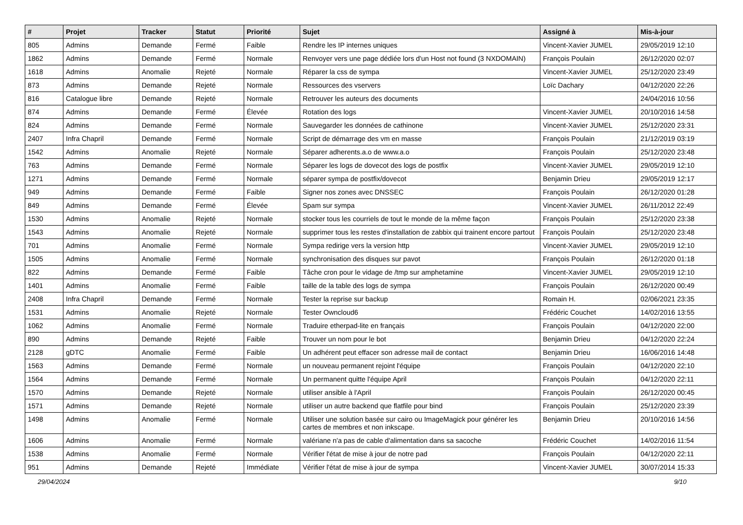| # | Projet | Tracker | Statut | Priorité | Sujet | Assigné à | Mis-à-jour |
| --- | --- | --- | --- | --- | --- | --- | --- |
| 805 | Admins | Demande | Fermé | Faible | Rendre les IP internes uniques | Vincent-Xavier JUMEL | 29/05/2019 12:10 |
| 1862 | Admins | Demande | Fermé | Normale | Renvoyer vers une page dédiée lors d'un Host not found (3 NXDOMAIN) | François Poulain | 26/12/2020 02:07 |
| 1618 | Admins | Anomalie | Rejeté | Normale | Réparer la css de sympa | Vincent-Xavier JUMEL | 25/12/2020 23:49 |
| 873 | Admins | Demande | Rejeté | Normale | Ressources des vservers | Loïc Dachary | 04/12/2020 22:26 |
| 816 | Catalogue libre | Demande | Rejeté | Normale | Retrouver les auteurs des documents | | 24/04/2016 10:56 |
| 874 | Admins | Demande | Fermé | Élevée | Rotation des logs | Vincent-Xavier JUMEL | 20/10/2016 14:58 |
| 824 | Admins | Demande | Fermé | Normale | Sauvegarder les données de cathinone | Vincent-Xavier JUMEL | 25/12/2020 23:31 |
| 2407 | Infra Chapril | Demande | Fermé | Normale | Script de démarrage des vm en masse | François Poulain | 21/12/2019 03:19 |
| 1542 | Admins | Anomalie | Rejeté | Normale | Séparer adherents.a.o de www.a.o | François Poulain | 25/12/2020 23:48 |
| 763 | Admins | Demande | Fermé | Normale | Séparer les logs de dovecot des logs de postfix | Vincent-Xavier JUMEL | 29/05/2019 12:10 |
| 1271 | Admins | Demande | Fermé | Normale | séparer sympa de postfix/dovecot | Benjamin Drieu | 29/05/2019 12:17 |
| 949 | Admins | Demande | Fermé | Faible | Signer nos zones avec DNSSEC | François Poulain | 26/12/2020 01:28 |
| 849 | Admins | Demande | Fermé | Élevée | Spam sur sympa | Vincent-Xavier JUMEL | 26/11/2012 22:49 |
| 1530 | Admins | Anomalie | Rejeté | Normale | stocker tous les courriels de tout le monde de la même façon | François Poulain | 25/12/2020 23:38 |
| 1543 | Admins | Anomalie | Rejeté | Normale | supprimer tous les restes d'installation de zabbix qui trainent encore partout | François Poulain | 25/12/2020 23:48 |
| 701 | Admins | Anomalie | Fermé | Normale | Sympa redirige vers la version http | Vincent-Xavier JUMEL | 29/05/2019 12:10 |
| 1505 | Admins | Anomalie | Fermé | Normale | synchronisation des disques sur pavot | François Poulain | 26/12/2020 01:18 |
| 822 | Admins | Demande | Fermé | Faible | Tâche cron pour le vidage de /tmp sur amphetamine | Vincent-Xavier JUMEL | 29/05/2019 12:10 |
| 1401 | Admins | Anomalie | Fermé | Faible | taille de la table des logs de sympa | François Poulain | 26/12/2020 00:49 |
| 2408 | Infra Chapril | Demande | Fermé | Normale | Tester la reprise sur backup | Romain H. | 02/06/2021 23:35 |
| 1531 | Admins | Anomalie | Rejeté | Normale | Tester Owncloud6 | Frédéric Couchet | 14/02/2016 13:55 |
| 1062 | Admins | Anomalie | Fermé | Normale | Traduire etherpad-lite en français | François Poulain | 04/12/2020 22:00 |
| 890 | Admins | Demande | Rejeté | Faible | Trouver un nom pour le bot | Benjamin Drieu | 04/12/2020 22:24 |
| 2128 | gDTC | Anomalie | Fermé | Faible | Un adhérent peut effacer son adresse mail de contact | Benjamin Drieu | 16/06/2016 14:48 |
| 1563 | Admins | Demande | Fermé | Normale | un nouveau permanent rejoint l'équipe | François Poulain | 04/12/2020 22:10 |
| 1564 | Admins | Demande | Fermé | Normale | Un permanent quitte l'équipe April | François Poulain | 04/12/2020 22:11 |
| 1570 | Admins | Demande | Rejeté | Normale | utiliser ansible à l'April | François Poulain | 26/12/2020 00:45 |
| 1571 | Admins | Demande | Rejeté | Normale | utiliser un autre backend que flatfile pour bind | François Poulain | 25/12/2020 23:39 |
| 1498 | Admins | Anomalie | Fermé | Normale | Utiliser une solution basée sur cairo ou ImageMagick pour générer les cartes de membres et non inkscape. | Benjamin Drieu | 20/10/2016 14:56 |
| 1606 | Admins | Anomalie | Fermé | Normale | valériane n'a pas de cable d'alimentation dans sa sacoche | Frédéric Couchet | 14/02/2016 11:54 |
| 1538 | Admins | Anomalie | Fermé | Normale | Vérifier l'état de mise à jour de notre pad | François Poulain | 04/12/2020 22:11 |
| 951 | Admins | Demande | Rejeté | Immédiate | Vérifier l'état de mise à jour de sympa | Vincent-Xavier JUMEL | 30/07/2014 15:33 |
29/04/2024 9/10